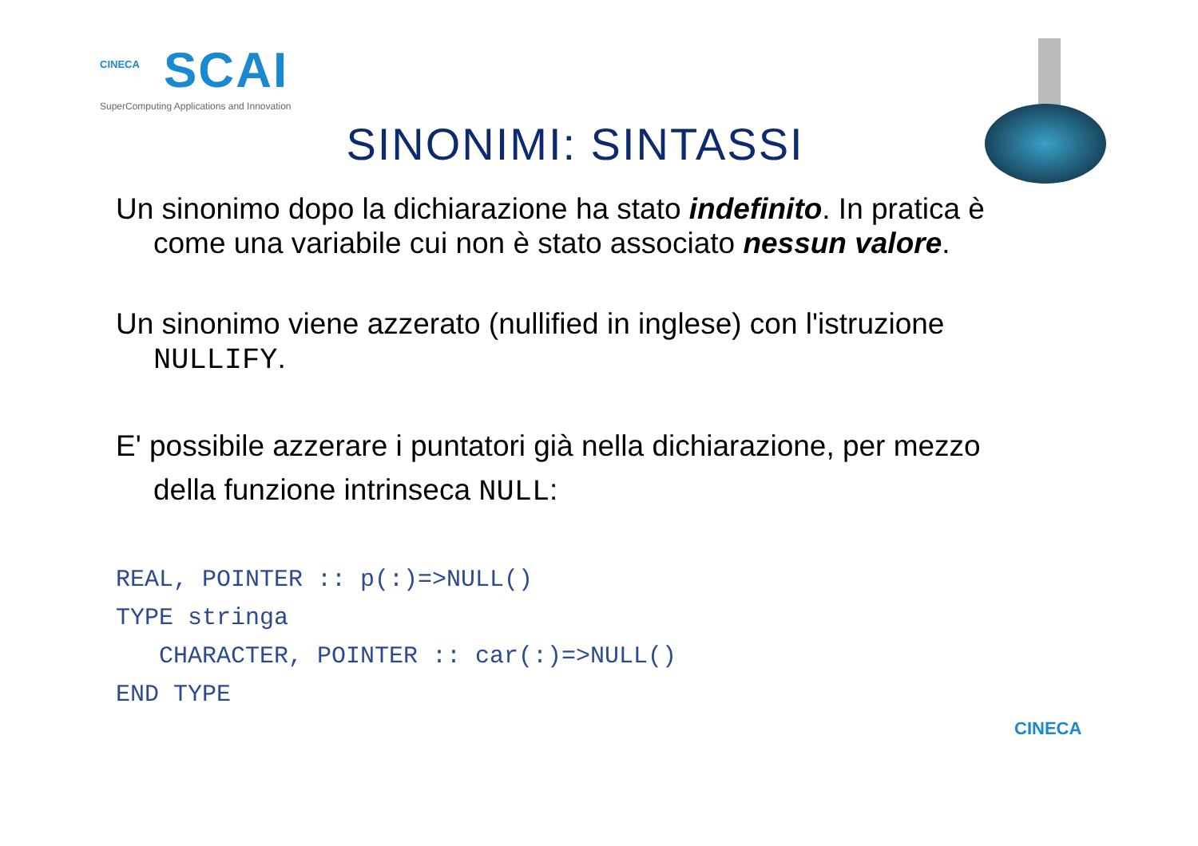CINECA
SCAI
SuperComputing Applications and Innovation
SINONIMI: SINTASSI
Un sinonimo dopo la dichiarazione ha stato indefinito. In pratica è come una variabile cui non è stato associato nessun valore.
Un sinonimo viene azzerato (nullified in inglese) con l'istruzione NULLIFY.
E' possibile azzerare i puntatori già nella dichiarazione, per mezzo della funzione intrinseca NULL:
REAL, POINTER :: p(:)=>NULL()
TYPE stringa
   CHARACTER, POINTER :: car(:)=>NULL()
END TYPE
CINECA